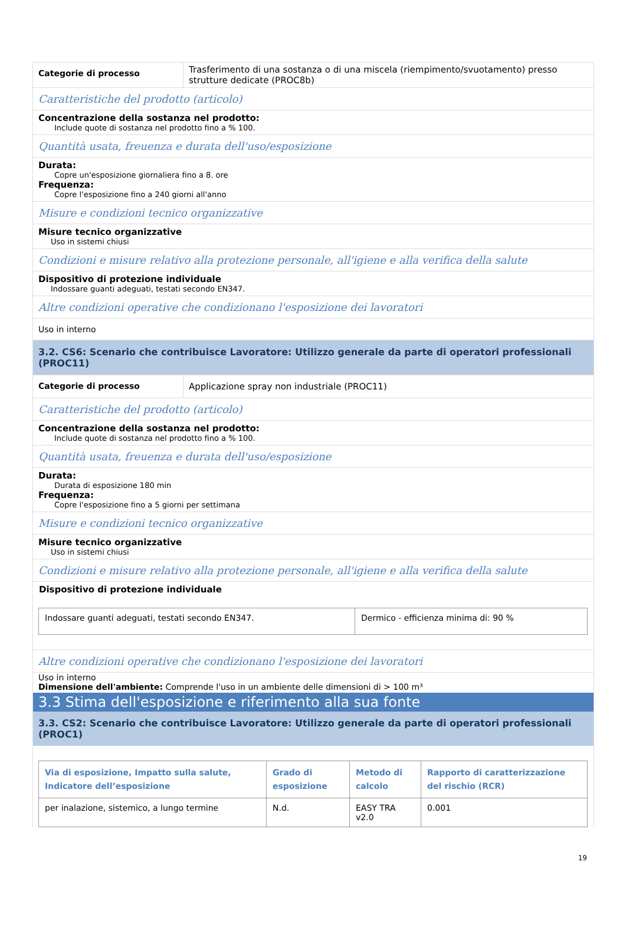Categorie di processo
Trasferimento di una sostanza o di una miscela (riempimento/svuotamento) presso strutture dedicate (PROC8b)
Caratteristiche del prodotto (articolo)
Concentrazione della sostanza nel prodotto:
Include quote di sostanza nel prodotto fino a % 100.
Quantità usata, freuenza e durata dell'uso/esposizione
Durata:
Copre un'esposizione giornaliera fino a 8. ore
Frequenza:
Copre l'esposizione fino a 240 giorni all'anno
Misure e condizioni tecnico organizzative
Misure tecnico organizzative
Uso in sistemi chiusi
Condizioni e misure relativo alla protezione personale, all'igiene e alla verifica della salute
Dispositivo di protezione individuale
Indossare guanti adeguati, testati secondo EN347.
Altre condizioni operative che condizionano l'esposizione dei lavoratori
Uso in interno
3.2. CS6: Scenario che contribuisce Lavoratore: Utilizzo generale da parte di operatori professionali (PROC11)
Categorie di processo Applicazione spray non industriale (PROC11)
Caratteristiche del prodotto (articolo)
Concentrazione della sostanza nel prodotto:
Include quote di sostanza nel prodotto fino a % 100.
Quantità usata, freuenza e durata dell'uso/esposizione
Durata:
Durata di esposizione 180 min
Frequenza:
Copre l'esposizione fino a 5 giorni per settimana
Misure e condizioni tecnico organizzative
Misure tecnico organizzative
Uso in sistemi chiusi
Condizioni e misure relativo alla protezione personale, all'igiene e alla verifica della salute
Dispositivo di protezione individuale
| Indossare guanti adeguati, testati secondo EN347. | Dermico - efficienza minima di: 90 % |
Altre condizioni operative che condizionano l'esposizione dei lavoratori
Uso in interno
Dimensione dell'ambiente: Comprende l'uso in un ambiente delle dimensioni di > 100 m³
3.3 Stima dell'esposizione e riferimento alla sua fonte
3.3. CS2: Scenario che contribuisce Lavoratore: Utilizzo generale da parte di operatori professionali (PROC1)
| Via di esposizione, Impatto sulla salute, Indicatore dell’esposizione | Grado di esposizione | Metodo di calcolo | Rapporto di caratterizzazione del rischio (RCR) |
| --- | --- | --- | --- |
| per inalazione, sistemico, a lungo termine | N.d. | EASY TRA v2.0 | 0.001 |
19